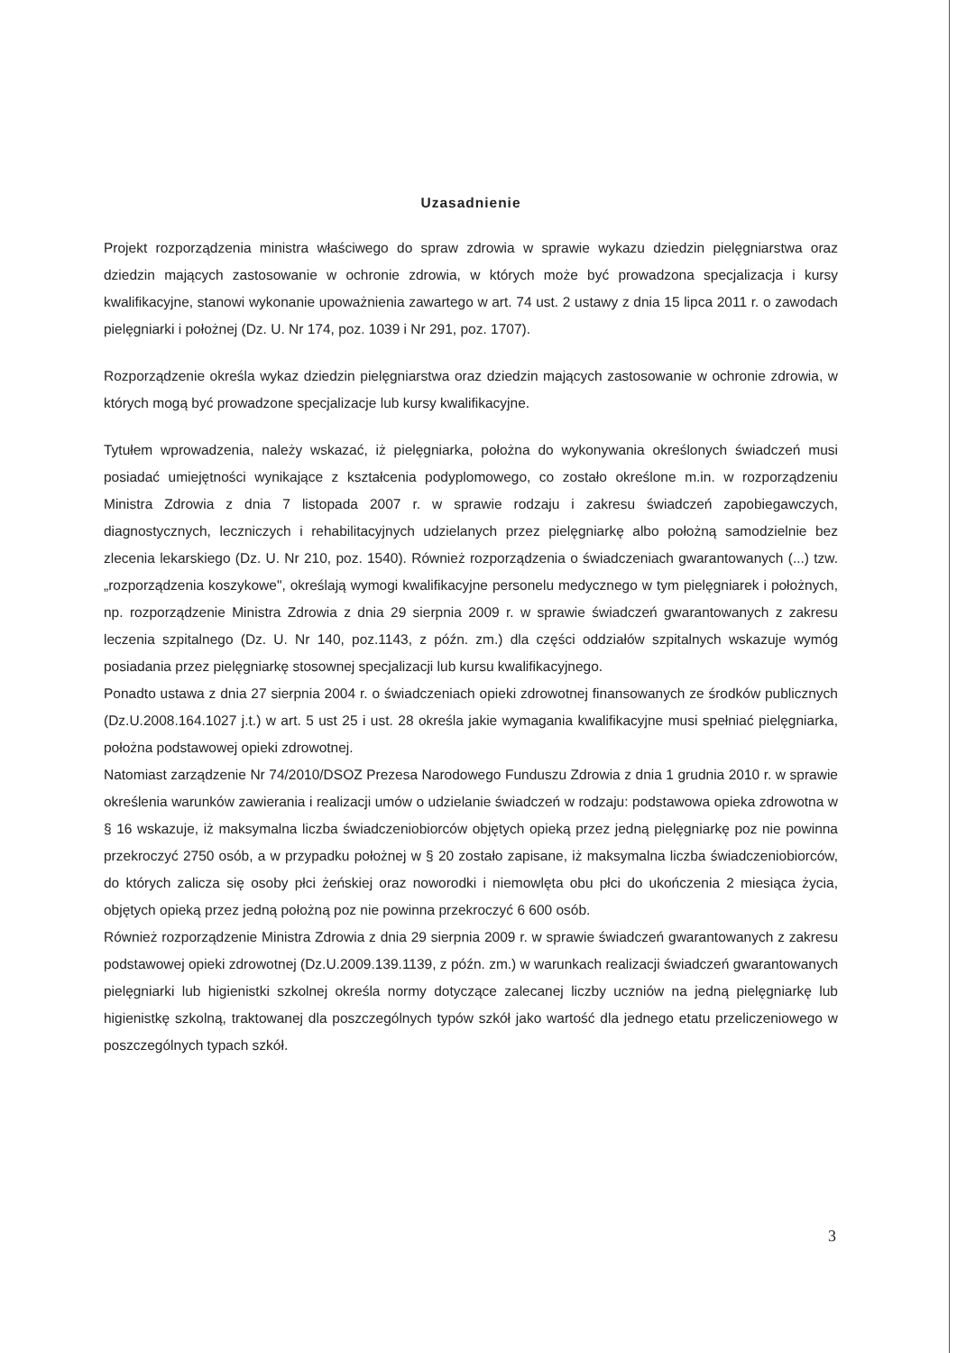Uzasadnienie
Projekt rozporządzenia ministra właściwego do spraw zdrowia w sprawie wykazu dziedzin pielęgniarstwa oraz dziedzin mających zastosowanie w ochronie zdrowia, w których może być prowadzona specjalizacja i kursy kwalifikacyjne, stanowi wykonanie upoważnienia zawartego w art. 74 ust. 2 ustawy z dnia 15 lipca 2011 r. o zawodach pielęgniarki i położnej (Dz. U. Nr 174, poz. 1039 i Nr 291, poz. 1707).
Rozporządzenie określa wykaz dziedzin pielęgniarstwa oraz dziedzin mających zastosowanie w ochronie zdrowia, w których mogą być prowadzone specjalizacje lub kursy kwalifikacyjne.
Tytułem wprowadzenia, należy wskazać, iż pielęgniarka, położna do wykonywania określonych świadczeń musi posiadać umiejętności wynikające z kształcenia podyplomowego, co zostało określone m.in. w rozporządzeniu Ministra Zdrowia z dnia 7 listopada 2007 r. w sprawie rodzaju i zakresu świadczeń zapobiegawczych, diagnostycznych, leczniczych i rehabilitacyjnych udzielanych przez pielęgniarkę albo położną samodzielnie bez zlecenia lekarskiego (Dz. U. Nr 210, poz. 1540). Również rozporządzenia o świadczeniach gwarantowanych (...) tzw. „rozporządzenia koszykowe", określają wymogi kwalifikacyjne personelu medycznego w tym pielęgniarek i położnych, np. rozporządzenie Ministra Zdrowia z dnia 29 sierpnia 2009 r. w sprawie świadczeń gwarantowanych z zakresu leczenia szpitalnego (Dz. U. Nr 140, poz.1143, z późn. zm.) dla części oddziałów szpitalnych wskazuje wymóg posiadania przez pielęgniarkę stosownej specjalizacji lub kursu kwalifikacyjnego.
Ponadto ustawa z dnia 27 sierpnia 2004 r. o świadczeniach opieki zdrowotnej finansowanych ze środków publicznych (Dz.U.2008.164.1027 j.t.) w art. 5 ust 25 i ust. 28 określa jakie wymagania kwalifikacyjne musi spełniać pielęgniarka, położna podstawowej opieki zdrowotnej.
Natomiast zarządzenie Nr 74/2010/DSOZ Prezesa Narodowego Funduszu Zdrowia z dnia 1 grudnia 2010 r. w sprawie określenia warunków zawierania i realizacji umów o udzielanie świadczeń w rodzaju: podstawowa opieka zdrowotna w § 16 wskazuje, iż maksymalna liczba świadczeniobiorców objętych opieką przez jedną pielęgniarkę poz nie powinna przekroczyć 2750 osób, a w przypadku położnej w § 20 zostało zapisane, iż maksymalna liczba świadczeniobiorców, do których zalicza się osoby płci żeńskiej oraz noworodki i niemowlęta obu płci do ukończenia 2 miesiąca życia, objętych opieką przez jedną położną poz nie powinna przekroczyć 6 600 osób.
Również rozporządzenie Ministra Zdrowia z dnia 29 sierpnia 2009 r. w sprawie świadczeń gwarantowanych z zakresu podstawowej opieki zdrowotnej (Dz.U.2009.139.1139, z późn. zm.) w warunkach realizacji świadczeń gwarantowanych pielęgniarki lub higienistki szkolnej określa normy dotyczące zalecanej liczby uczniów na jedną pielęgniarkę lub higienistkę szkolną, traktowanej dla poszczególnych typów szkół jako wartość dla jednego etatu przeliczeniowego w poszczególnych typach szkół.
3